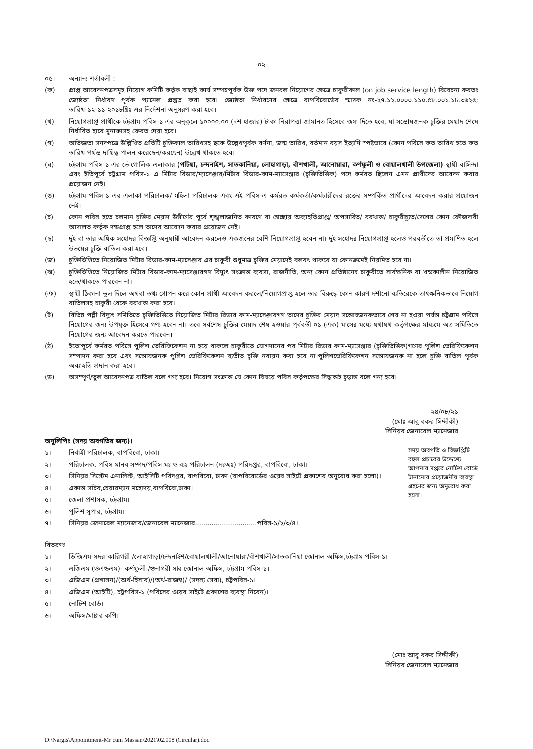-০২-
০৫। অন্যান্য শর্তাবলী :
(ক) প্রাপ্ত আবেদনপত্রসমূহ নিয়োগ কমিটি কর্তৃক বাছাই কার্য সম্পন্নপূর্বক উক্ত পদে জনবল নিয়োগের ক্ষেত্রে চাকুরীকাল (on job service length) বিবেচনা করতঃ জ্যেষ্ঠতা নির্ধারণ পূর্বক প্যানেল প্রস্তুত করা হবে। জ্যেষ্ঠতা নির্ধারণের ক্ষেত্রে বাপবিবোর্ডের স্মারক নং-২৭.১২.০০০০.১১০.৫৮.০০১.১৮.৩৬২৫; তারিখ-১২-১১-২০১৮খ্রিঃ এর নির্দেশনা অনুসরণ করা হবে।
(খ) নিয়োগপ্রাপ্ত প্রার্থীকে চট্টগ্রাম পবিস-১ এর অনুকূলে ১০০০০.০০ (দশ হাজার) টাকা নিরাপত্তা জামানত হিসেবে জমা দিতে হবে, যা সন্তোষজনক চুক্তির মেয়াদ শেষে নির্ধারিত হারে মুনাফাসহ ফেরত দেয়া হবে।
(গ) অভিজ্ঞতা সনদপত্রে উল্লিখিত প্রতিটি চুক্তিকাল তারিখসহ ছকে উল্লেখপূর্বক বর্ণনা, জন্ম তারিখ, বর্তমান বয়স ইত্যাদি স্পষ্টভাবে (কোন পবিসে কত তারিখ হতে কত তারিখ পর্যন্ত দায়িত্ব পালন করেছেন/করছেন) উল্লেখ থাকতে হবে।
(ঘ) চট্টগ্রাম পবিস-১ এর ভৌগোলিক এলাকার (পটিয়া, চন্দনাইশ, সাতকানিয়া, লোহাগাড়া, বাঁশখালী, আনোয়ারা, কর্ণফুলী ও বোয়ালখালী উপজেলা) স্থায়ী বাসিন্দা এবং ইতিপূর্বে চট্টগ্রাম পবিস-১ এ মিটার রিডার/ম্যাসেঞ্জার/মিটার রিডার-কাম-ম্যাসেঞ্জার (চুক্তিভিত্তিক) পদে কর্মরত ছিলেন এমন প্রার্থীদের আবেদন করার প্রয়োজন নেই।
(ঙ) চট্টগ্রাম পবিস-১ এর এলাকা পরিচালক/ মহিলা পরিচালক এবং এই পবিস-এ কর্মরত কর্মকর্তা/কর্মচারীদের রক্তের সম্পর্কিত প্রার্থীদের আবেদন করার প্রয়োজন নেই।
(চ) কোন পবিস হতে চলমান চুক্তির মেয়াদ উত্তীর্ণের পূর্বে শৃঙ্খলাজনিত কারণে বা স্বেচ্ছায় অব্যাহতিপ্রাপ্ত/ অপসারিত/ বরখাস্ত/ চাকুরীচ্যুত/দেশের কোন ফৌজদারী আদালত কর্তৃক দন্ডপ্রাপ্ত হলে তাদের আবেদন করার প্রয়োজন নেই।
(ছ) দুই বা তার অধিক সহোদর বিজ্ঞপ্তি অনুযায়ী আবেদন করলেও একজনের বেশি নিয়োগপ্রাপ্ত হবেন না। দুই সহোদর নিয়োগপ্রাপ্ত হলেও পরবর্তীতে তা প্রমাণিত হলে উভয়ের চুক্তি বাতিল করা হবে।
(জ) চুক্তিভিত্তিতে নিয়োজিত মিটার রিডার-কাম-ম্যাসেঞ্জার এর চাকুরী শুধুমাত্র চুক্তির মেয়াদেই বলবৎ থাকবে যা কোনক্রমেই নিয়মিত হবে না।
(ঝ) চুক্তিভিত্তিতে নিয়োজিত মিটার রিডার-কাম-ম্যাসেঞ্জারগণ বিদ্যুৎ সংক্রান্ত ব্যবসা, রাজনীতি, অন্য কোন প্রতিষ্ঠানের চাকুরীতে সার্বক্ষনিক বা খন্ডকালীন নিয়োজিত হতে/থাকতে পারবেন না।
(ঞ) স্থায়ী ঠিকানা ভুল দিলে অথবা তথ্য গোপন করে কোন প্রার্থী আবেদন করলে/নিয়োগপ্রাপ্ত হলে তার বিরুদ্ধে কোন কারণ দর্শানো ব্যতিরেকে তাৎক্ষনিকভাবে নিয়োগ বাতিলসহ চাকুরী থেকে বরখাস্ত করা হবে।
(ট) বিভিন্ন পল্লী বিদ্যুৎ সমিতিতে চুক্তিভিত্তিতে নিয়োজিত মিটার রিডার কাম-ম্যাসেঞ্জারগণ তাদের চুক্তির মেয়াদ সন্তোষজনকভাবে শেষ না হওয়া পর্যন্ত চট্টগ্রাম পবিসে নিয়োগের জন্য উপযুক্ত হিসেবে গণ্য হবেন না। তবে সর্বশেষ চুক্তির মেয়াদ শেষ হওয়ার পূর্ববর্তী ০১ (এক) মাসের মধ্যে যথাযথ কর্তৃপক্ষের মাধ্যমে অত্র সমিতিতে নিয়োগের জন্য আবেদন করতে পারবেন।
(ঠ) ইতোপূর্বে কর্মরত পবিসে পুলিশ ভেরিফিকেশন না হয়ে থাকলে চাকুরীতে যোগদানের পর মিটার রিডার কাম-ম্যাসেঞ্জার (চুক্তিভিত্তিক)গণের পুলিশ ভেরিফিকেশন সম্পাদন করা হবে এবং সন্তোষজনক পুলিশ ভেরিফিকেশন ব্যতীত চুক্তি নবায়ন করা হবে না।পুলিশভেরিফিকেশন সন্তোষজনক না হলে চুক্তি বাতিল পূর্বক অব্যাহতি প্রদান করা হবে।
(ড) অসম্পূর্ণ/ভুল আবেদনপত্র বাতিল বলে গণ্য হবে। নিয়োগ সংক্রান্ত যে কোন বিষয়ে পবিস কর্তৃপক্ষের সিদ্ধান্তই চূড়ান্ত বলে গন্য হবে।
২৪/০৮/২১
(মোঃ আবু বকর সিদ্দীকী)
সিনিয়র জেনারেল ম্যানেজার
অনুলিপিঃ (সদয় অবগতির জন্য)।
সদয় অবগতি ও বিজ্ঞপ্তিটি বহুল প্রচারের উদ্দেশ্যে আপনার দপ্তরে নোটিশ বোর্ডে টানানোর প্রয়োজনীয় ব্যবস্থা গ্রহণের জন্য অনুরোধ করা হলো।
১। নির্বাহী পরিচালক, বাপবিবো, ঢাকা।
২। পরিচালক, পবিস মানব সম্পদ/পবিস মঃ ও ব্যঃ পরিচালন (দঃঅঃ) পরিদপ্তর, বাপবিবো, ঢাকা।
৩। সিনিয়র সিস্টেম এনালিস্ট, আইসিটি পরিদপ্তর, বাপবিবো, ঢাকা (বাপবিবোর্ডের ওয়েব সাইটে প্রকাশের অনুরোধ করা হলো)।
৪। একান্ত সচিব,চেয়ারম্যান মহোদয়,বাপবিবো,ঢাকা।
৫। জেলা প্রশাসক, চট্টগ্রাম।
৬। পুলিশ সুপার, চট্টগ্রাম।
৭। সিনিয়র জেনারেল ম্যানেজার/জেনারেল ম্যানেজার..............................পবিস-১/২/৩/৪।
বিতরণঃ
১। ডিজিএম-সদর-কারিগরী /লোহাগাড়া/চন্দনাইশ/বোয়ালখালী/আনোয়ারা/বাঁশখালী/সাতকানিয়া জোনাল অফিস,চট্টগ্রাম পবিস-১।
২। এজিএম (ওএন্ডএম)- কর্ণফুলী /গুনাগরী সাব জোনাল অফিস, চট্টগ্রাম পবিস-১।
৩। এজিএম (প্রশাসন)/(অর্থ-হিসাব)/(অর্থ-রাজস্ব)/ (সদস্য সেবা), চট্টপবিস-১।
৪। এজিএম (আইটি), চট্টপবিস-১ (পবিসের ওয়েব সাইটে প্রকাশের ব্যবস্থা নিবেন)।
৫। নোটিশ বোর্ড।
৬। অফিস/মাষ্টার কপি।
(মোঃ আবু বকর সিদ্দীকী)
সিনিয়র জেনারেল ম্যানেজার
D:\Nargis\Appointment-Mr cum Massan\2021\02.008 (Circular).doc